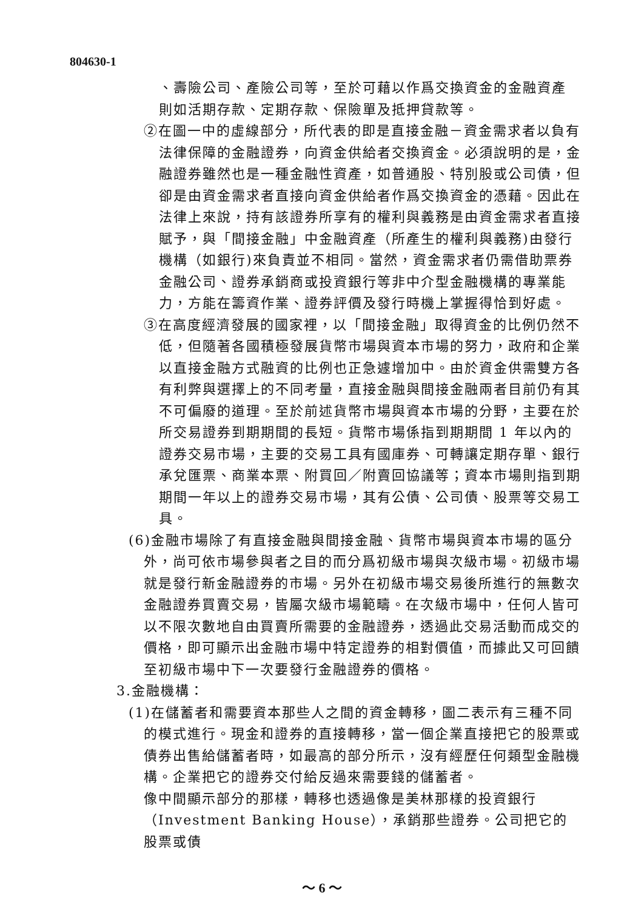804630-1
、壽險公司、產險公司等，至於可藉以作爲交換資金的金融資產則如活期存款、定期存款、保險單及抵押貸款等。
②在圖一中的虛線部分，所代表的即是直接金融－資金需求者以負有法律保障的金融證券，向資金供給者交換資金。必須說明的是，金融證券雖然也是一種金融性資產，如普通股、特別股或公司債，但卻是由資金需求者直接向資金供給者作爲交換資金的憑藉。因此在法律上來說，持有該證券所享有的權利與義務是由資金需求者直接賦予，與「間接金融」中金融資產（所產生的權利與義務)由發行機構（如銀行)來負責並不相同。當然，資金需求者仍需借助票券金融公司、證券承銷商或投資銀行等非中介型金融機構的專業能力，方能在籌資作業、證券評價及發行時機上掌握得恰到好處。
③在高度經濟發展的國家裡，以「間接金融」取得資金的比例仍然不低，但隨著各國積極發展貨幣市場與資本市場的努力，政府和企業以直接金融方式融資的比例也正急遽增加中。由於資金供需雙方各有利弊與選擇上的不同考量，直接金融與間接金融兩者目前仍有其不可偏廢的道理。至於前述貨幣市場與資本市場的分野，主要在於所交易證券到期期間的長短。貨幣市場係指到期期間 1 年以內的證券交易市場，主要的交易工具有國庫券、可轉讓定期存單、銀行承兌匯票、商業本票、附買回／附賣回協議等；資本市場則指到期期間一年以上的證券交易市場，其有公債、公司債、股票等交易工具。
(6)金融市場除了有直接金融與間接金融、貨幣市場與資本市場的區分外，尚可依市場參與者之目的而分爲初級市場與次級市場。初級市場就是發行新金融證券的市場。另外在初級市場交易後所進行的無數次金融證券買賣交易，皆屬次級市場範疇。在次級市場中，任何人皆可以不限次數地自由買賣所需要的金融證券，透過此交易活動而成交的價格，即可顯示出金融市場中特定證券的相對價值，而據此又可回饋至初級市場中下一次要發行金融證券的價格。
3.金融機構：
(1)在儲蓄者和需要資本那些人之間的資金轉移，圖二表示有三種不同的模式進行。現金和證券的直接轉移，當一個企業直接把它的股票或債券出售給儲蓄者時，如最高的部分所示，沒有經歷任何類型金融機構。企業把它的證券交付給反過來需要錢的儲蓄者。
像中間顯示部分的那樣，轉移也透過像是美林那樣的投資銀行（Investment Banking House），承銷那些證券。公司把它的股票或債
～ 6 ～